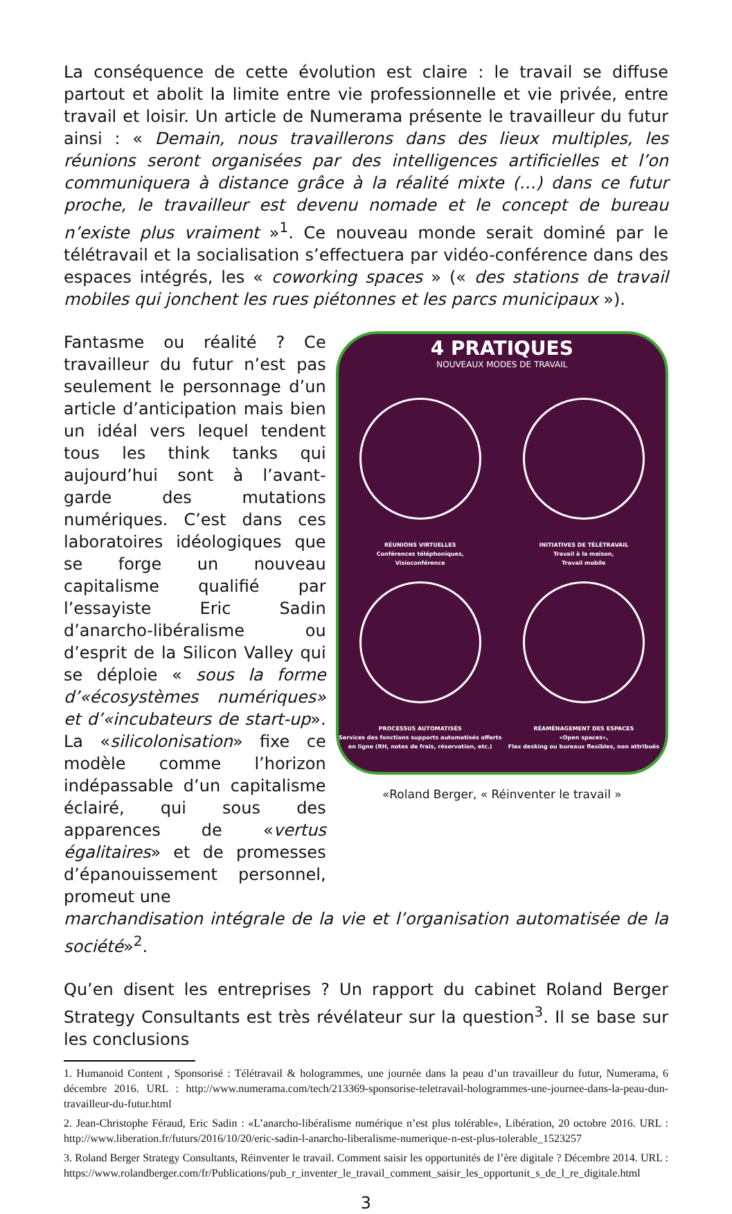La conséquence de cette évolution est claire : le travail se diffuse partout et abolit la limite entre vie professionnelle et vie privée, entre travail et loisir. Un article de Numerama présente le travailleur du futur ainsi : « Demain, nous travaillerons dans des lieux multiples, les réunions seront organisées par des intelligences artificielles et l’on communiquera à distance grâce à la réalité mixte (…) dans ce futur proche, le travailleur est devenu nomade et le concept de bureau n’existe plus vraiment »<sup>1</sup>. Ce nouveau monde serait dominé par le télétravail et la socialisation s’effectuera par vidéo-conférence dans des espaces intégrés, les « coworking spaces » (« des stations de travail mobiles qui jonchent les rues piétonnes et les parcs municipaux »).
Fantasme ou réalité ? Ce travailleur du futur n’est pas seulement le personnage d’un article d’anticipation mais bien un idéal vers lequel tendent tous les think tanks qui aujourd’hui sont à l’avant-garde des mutations numériques. C’est dans ces laboratoires idéologiques que se forge un nouveau capitalisme qualifié par l’essayiste Eric Sadin d’anarcho-libéralisme ou d’esprit de la Silicon Valley qui se déploie « sous la forme d’«écosystèmes numériques» et d’«incubateurs de start-up». La «silicolonisation» fixe ce modèle comme l’horizon indépassable d’un capitalisme éclairé, qui sous des apparences de «vertus égalitaires» et de promesses d’épanouissement personnel, promeut une
4 PRATIQUES
NOUVEAUX MODES DE TRAVAIL
RÉUNIONS VIRTUELLES
Conférences téléphoniques,
Visioconférence
INITIATIVES DE TÉLÉTRAVAIL
Travail à la maison,
Travail mobile
PROCESSUS AUTOMATISÉS
Services des fonctions supports automatisés offerts en ligne (RH, notes de frais, réservation, etc.)
RÉAMÉNAGEMENT DES ESPACES
«Open spaces»,
Flex desking ou bureaux flexibles, non attribués
«Roland Berger, « Réinventer le travail »
marchandisation intégrale de la vie et l’organisation automatisée de la société»<sup>2</sup>.
Qu’en disent les entreprises ? Un rapport du cabinet Roland Berger Strategy Consultants est très révélateur sur la question<sup>3</sup>. Il se base sur les conclusions
1. Humanoid Content , Sponsorisé : Télétravail & hologrammes, une journée dans la peau d’un travailleur du futur, Numerama, 6 décembre 2016. URL : http://www.numerama.com/tech/213369-sponsorise-teletravail-hologrammes-une-journee-dans-la-peau-dun-travailleur-du-futur.html
2. Jean-Christophe Féraud, Eric Sadin : «L’anarcho-libéralisme numérique n’est plus tolérable», Libération, 20 octobre 2016. URL : http://www.liberation.fr/futurs/2016/10/20/eric-sadin-l-anarcho-liberalisme-numerique-n-est-plus-tolerable_1523257
3. Roland Berger Strategy Consultants, Réinventer le travail. Comment saisir les opportunités de l’ère digitale ? Décembre 2014. URL : https://www.rolandberger.com/fr/Publications/pub_r_inventer_le_travail_comment_saisir_les_opportunit_s_de_l_re_digitale.html
3